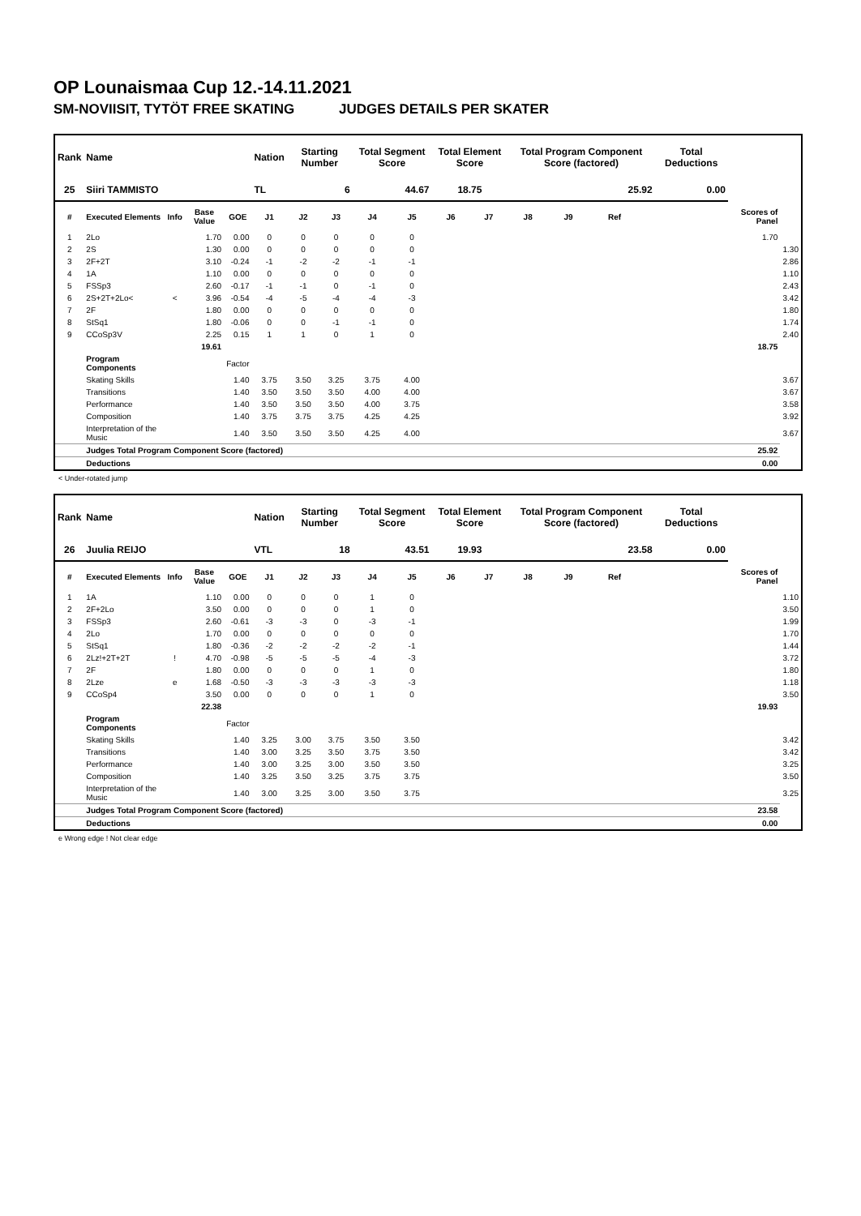OP Lounaismaa Cup 12.-14.11.2021
SM-NOVIISIT, TYTÖT FREE SKATING JUDGES DETAILS PER SKATER
| Rank | Name | | | | Nation | Starting Number | | Total Segment Score | | Total Element Score | | Total Program Component Score (factored) | | | | Total Deductions | | |
| --- | --- | --- | --- | --- | --- | --- | --- | --- | --- | --- | --- | --- | --- | --- | --- | --- | --- | --- |
| 25 | Siiri TAMMISTO | | | | TL | 6 | | 44.67 | | 18.75 | | 25.92 | | | | 0.00 | | |
| # | Executed Elements | Info | Base Value | GOE | J1 | J2 | J3 | J4 | J5 | J6 | J7 | J8 | J9 | Ref | | | Scores of Panel | |
| 1 | 2Lo | | 1.70 | 0.00 | 0 | 0 | 0 | 0 | 0 | | | | | | | | 1.70 | |
| 2 | 2S | | 1.30 | 0.00 | 0 | 0 | 0 | 0 | 0 | | | | | | | | | 1.30 |
| 3 | 2F+2T | | 3.10 | -0.24 | -1 | -2 | -2 | -1 | -1 | | | | | | | | | 2.86 |
| 4 | 1A | | 1.10 | 0.00 | 0 | 0 | 0 | 0 | 0 | | | | | | | | | 1.10 |
| 5 | FSSp3 | | 2.60 | -0.17 | -1 | -1 | 0 | -1 | 0 | | | | | | | | | 2.43 |
| 6 | 2S+2T+2Lo< | < | 3.96 | -0.54 | -4 | -5 | -4 | -4 | -3 | | | | | | | | | 3.42 |
| 7 | 2F | | 1.80 | 0.00 | 0 | 0 | 0 | 0 | 0 | | | | | | | | | 1.80 |
| 8 | StSq1 | | 1.80 | -0.06 | 0 | 0 | -1 | -1 | 0 | | | | | | | | | 1.74 |
| 9 | CCoSp3V | | 2.25 | 0.15 | 1 | 1 | 0 | 1 | 0 | | | | | | | | | 2.40 |
| | | | 19.61 | | | | | | | | | | | | | | 18.75 | |
| | Program Components | | | Factor | | | | | | | | | | | | | | |
| | Skating Skills | | | 1.40 | 3.75 | 3.50 | 3.25 | 3.75 | 4.00 | | | | | | | | | 3.67 |
| | Transitions | | | 1.40 | 3.50 | 3.50 | 3.50 | 4.00 | 4.00 | | | | | | | | | 3.67 |
| | Performance | | | 1.40 | 3.50 | 3.50 | 3.50 | 4.00 | 3.75 | | | | | | | | | 3.58 |
| | Composition | | | 1.40 | 3.75 | 3.75 | 3.75 | 4.25 | 4.25 | | | | | | | | | 3.92 |
| | Interpretation of the Music | | | 1.40 | 3.50 | 3.50 | 3.50 | 4.25 | 4.00 | | | | | | | | | 3.67 |
| | Judges Total Program Component Score (factored) | | | | | | | | | | | | | | | | 25.92 | |
| | Deductions | | | | | | | | | | | | | | | | 0.00 | |
< Under-rotated jump
| Rank | Name | | | | Nation | Starting Number | | Total Segment Score | | Total Element Score | | Total Program Component Score (factored) | | | | Total Deductions | | |
| --- | --- | --- | --- | --- | --- | --- | --- | --- | --- | --- | --- | --- | --- | --- | --- | --- | --- | --- |
| 26 | Juulia REIJO | | | | VTL | 18 | | 43.51 | | 19.93 | | 23.58 | | | | 0.00 | | |
| # | Executed Elements | Info | Base Value | GOE | J1 | J2 | J3 | J4 | J5 | J6 | J7 | J8 | J9 | Ref | | | Scores of Panel | |
| 1 | 1A | | 1.10 | 0.00 | 0 | 0 | 0 | 1 | 0 | | | | | | | | | 1.10 |
| 2 | 2F+2Lo | | 3.50 | 0.00 | 0 | 0 | 0 | 1 | 0 | | | | | | | | | 3.50 |
| 3 | FSSp3 | | 2.60 | -0.61 | -3 | -3 | 0 | -3 | -1 | | | | | | | | | 1.99 |
| 4 | 2Lo | | 1.70 | 0.00 | 0 | 0 | 0 | 0 | 0 | | | | | | | | | 1.70 |
| 5 | StSq1 | | 1.80 | -0.36 | -2 | -2 | -2 | -2 | -1 | | | | | | | | | 1.44 |
| 6 | 2Lz!+2T+2T | ! | 4.70 | -0.98 | -5 | -5 | -5 | -4 | -3 | | | | | | | | | 3.72 |
| 7 | 2F | | 1.80 | 0.00 | 0 | 0 | 0 | 1 | 0 | | | | | | | | | 1.80 |
| 8 | 2Lze | e | 1.68 | -0.50 | -3 | -3 | -3 | -3 | -3 | | | | | | | | | 1.18 |
| 9 | CCoSp4 | | 3.50 | 0.00 | 0 | 0 | 0 | 1 | 0 | | | | | | | | | 3.50 |
| | | | 22.38 | | | | | | | | | | | | | | 19.93 | |
| | Program Components | | | Factor | | | | | | | | | | | | | | |
| | Skating Skills | | | 1.40 | 3.25 | 3.00 | 3.75 | 3.50 | 3.50 | | | | | | | | | 3.42 |
| | Transitions | | | 1.40 | 3.00 | 3.25 | 3.50 | 3.75 | 3.50 | | | | | | | | | 3.42 |
| | Performance | | | 1.40 | 3.00 | 3.25 | 3.00 | 3.50 | 3.50 | | | | | | | | | 3.25 |
| | Composition | | | 1.40 | 3.25 | 3.50 | 3.25 | 3.75 | 3.75 | | | | | | | | | 3.50 |
| | Interpretation of the Music | | | 1.40 | 3.00 | 3.25 | 3.00 | 3.50 | 3.75 | | | | | | | | | 3.25 |
| | Judges Total Program Component Score (factored) | | | | | | | | | | | | | | | | 23.58 | |
| | Deductions | | | | | | | | | | | | | | | | 0.00 | |
e Wrong edge ! Not clear edge